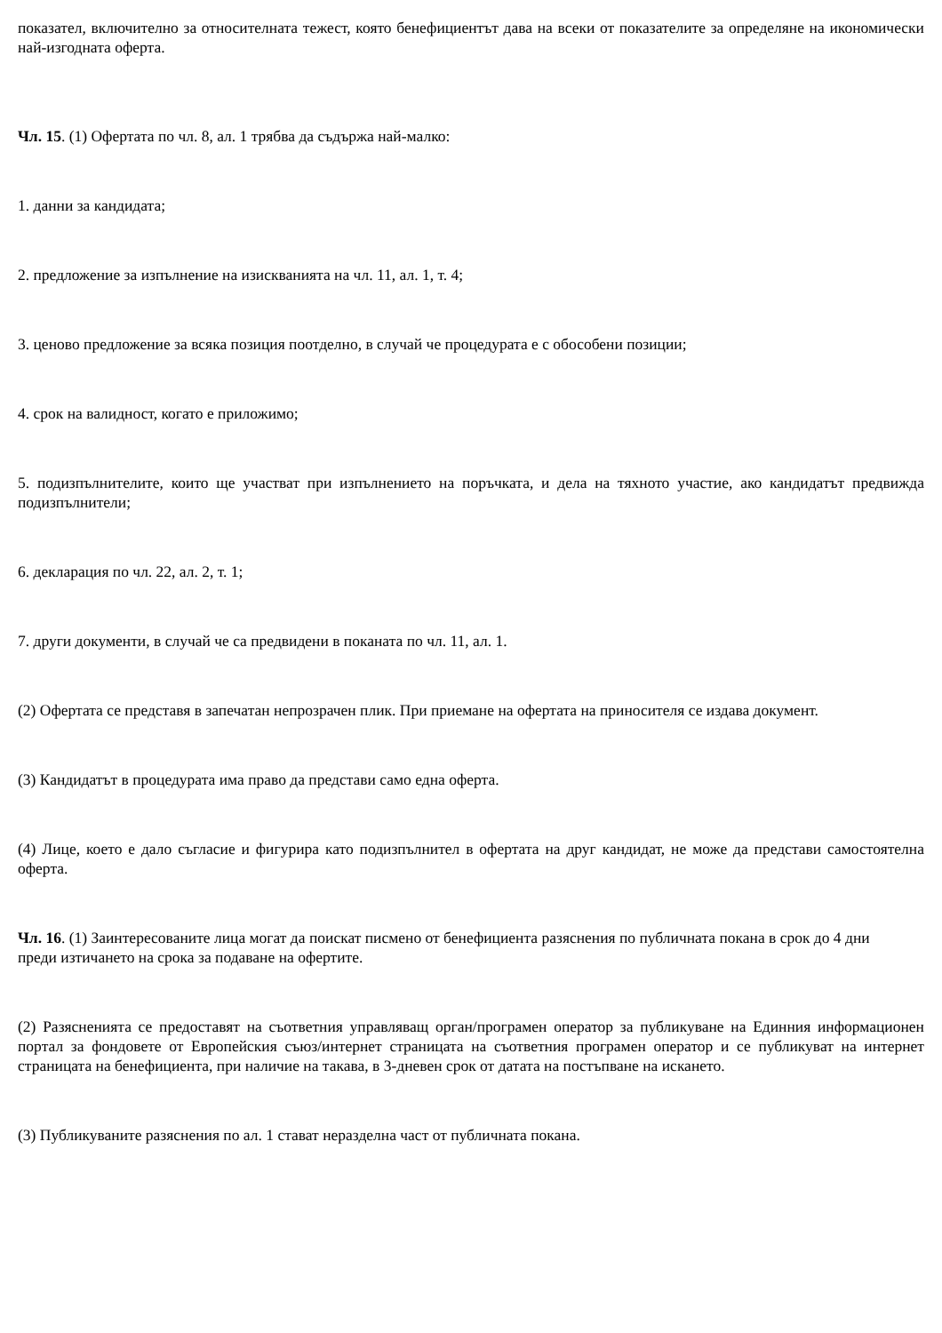показател, включително за относителната тежест, която бенефициентът дава на всеки от показателите за определяне на икономически най-изгодната оферта.
Чл. 15. (1) Офертата по чл. 8, ал. 1 трябва да съдържа най-малко:
1. данни за кандидата;
2. предложение за изпълнение на изискванията на чл. 11, ал. 1, т. 4;
3. ценово предложение за всяка позиция поотделно, в случай че процедурата е с обособени позиции;
4. срок на валидност, когато е приложимо;
5. подизпълнителите, които ще участват при изпълнението на поръчката, и дела на тяхното участие, ако кандидатът предвижда подизпълнители;
6. декларация по чл. 22, ал. 2, т. 1;
7. други документи, в случай че са предвидени в поканата по чл. 11, ал. 1.
(2) Офертата се представя в запечатан непрозрачен плик. При приемане на офертата на приносителя се издава документ.
(3) Кандидатът в процедурата има право да представи само една оферта.
(4) Лице, което е дало съгласие и фигурира като подизпълнител в офертата на друг кандидат, не може да представи самостоятелна оферта.
Чл. 16. (1) Заинтересованите лица могат да поискат писмено от бенефициента разяснения по публичната покана в срок до 4 дни преди изтичането на срока за подаване на офертите.
(2) Разясненията се предоставят на съответния управляващ орган/програмен оператор за публикуване на Единния информационен портал за фондовете от Европейския съюз/интернет страницата на съответния програмен оператор и се публикуват на интернет страницата на бенефициента, при наличие на такава, в 3-дневен срок от датата на постъпване на искането.
(3) Публикуваните разяснения по ал. 1 стават неразделна част от публичната покана.